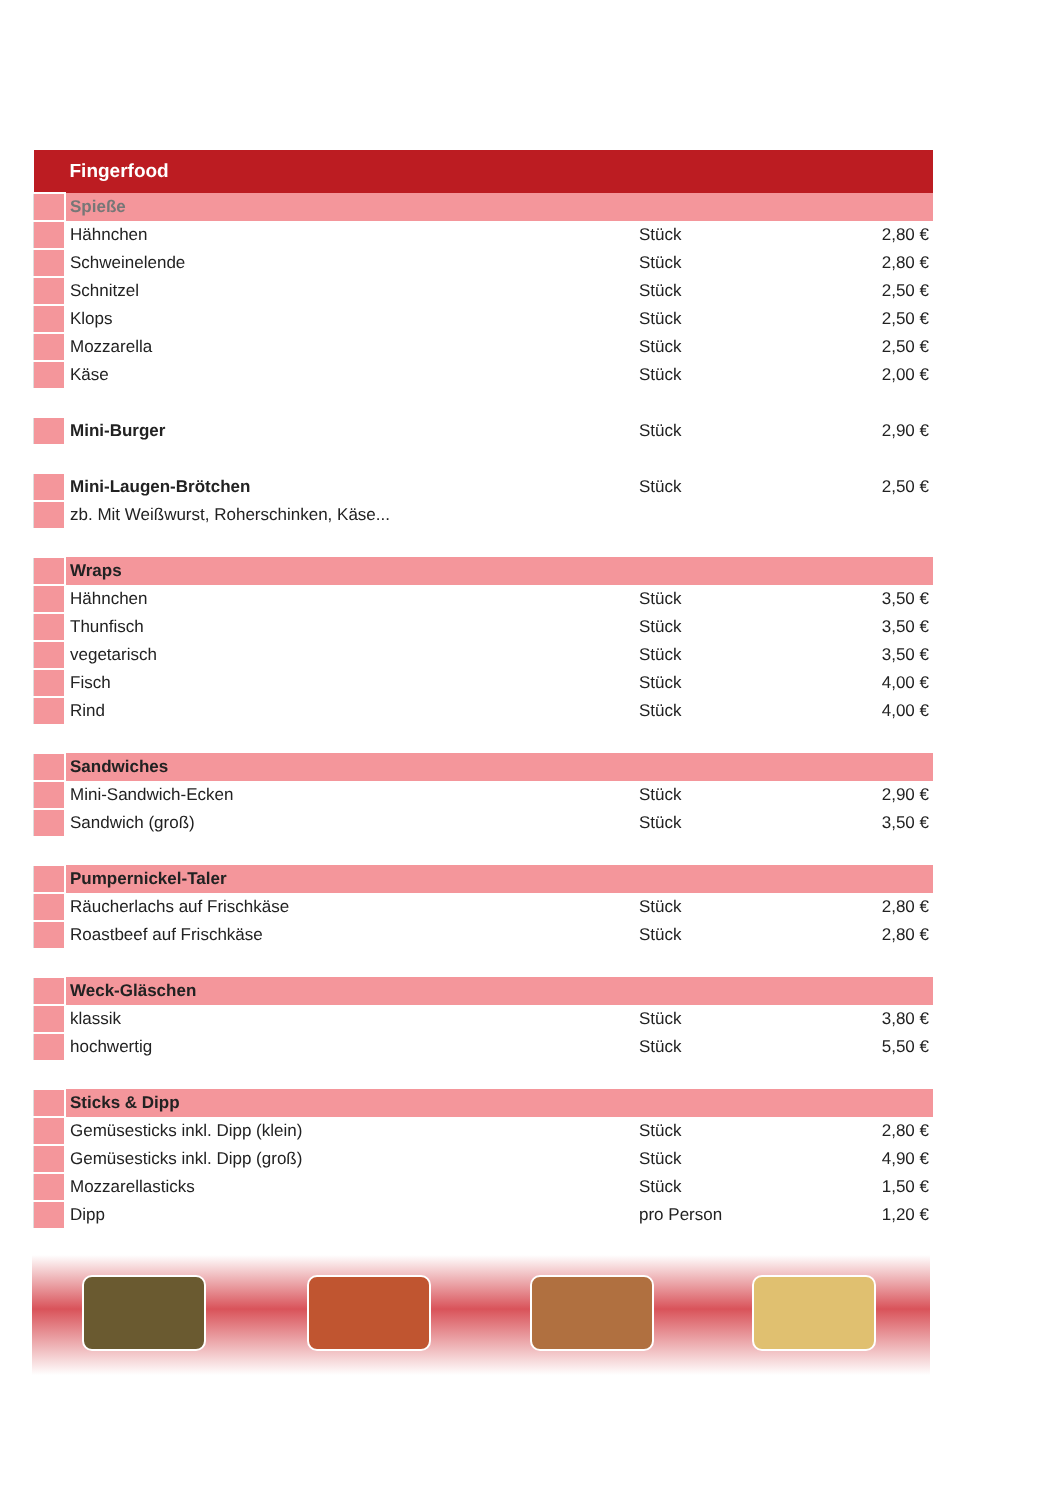| Fingerfood | | | |
| --- | --- | --- | --- |
| | Spieße | | |
| | Hähnchen | Stück | 2,80 € |
| | Schweinelende | Stück | 2,80 € |
| | Schnitzel | Stück | 2,50 € |
| | Klops | Stück | 2,50 € |
| | Mozzarella | Stück | 2,50 € |
| | Käse | Stück | 2,00 € |
| | Mini-Burger | Stück | 2,90 € |
| | Mini-Laugen-Brötchen | Stück | 2,50 € |
| | zb. Mit Weißwurst, Roherschinken, Käse... | | |
| | Wraps | | |
| | Hähnchen | Stück | 3,50 € |
| | Thunfisch | Stück | 3,50 € |
| | vegetarisch | Stück | 3,50 € |
| | Fisch | Stück | 4,00 € |
| | Rind | Stück | 4,00 € |
| | Sandwiches | | |
| | Mini-Sandwich-Ecken | Stück | 2,90 € |
| | Sandwich (groß) | Stück | 3,50 € |
| | Pumpernickel-Taler | | |
| | Räucherlachs auf Frischkäse | Stück | 2,80 € |
| | Roastbeef auf Frischkäse | Stück | 2,80 € |
| | Weck-Gläschen | | |
| | klassik | Stück | 3,80 € |
| | hochwertig | Stück | 5,50 € |
| | Sticks & Dipp | | |
| | Gemüsesticks inkl. Dipp (klein) | Stück | 2,80 € |
| | Gemüsesticks inkl. Dipp (groß) | Stück | 4,90 € |
| | Mozzarellasticks | Stück | 1,50 € |
| | Dipp | pro Person | 1,20 € |